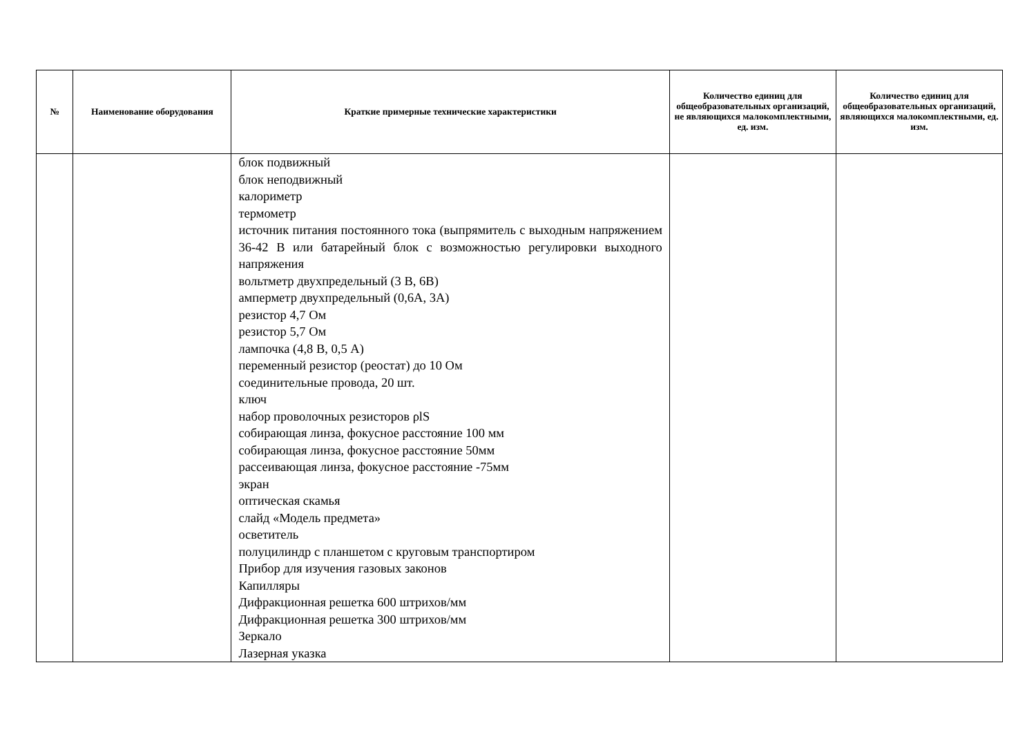| № | Наименование оборудования | Краткие примерные технические характеристики | Количество единиц для общеобразовательных организаций, не являющихся малокомплектными, ед. изм. | Количество единиц для общеобразовательных организаций, являющихся малокомплектными, ед. изм. |
| --- | --- | --- | --- | --- |
| | | блок подвижный блок неподвижный калориметр термометр источник питания постоянного тока (выпрямитель с выходным напряжением 36-42 В или батарейный блок с возможностью регулировки выходного напряжения вольтметр двухпредельный (3 В, 6В) амперметр двухпредельный (0,6А, 3А) резистор 4,7 Ом резистор 5,7 Ом лампочка (4,8 В, 0,5 А) переменный резистор (реостат) до 10 Ом соединительные провода, 20 шт. ключ набор проволочных резисторов ρlS собирающая линза, фокусное расстояние 100 мм собирающая линза, фокусное расстояние 50мм рассеивающая линза, фокусное расстояние -75мм экран оптическая скамья слайд «Модель предмета» осветитель полуцилиндр с планшетом с круговым транспортиром Прибор для изучения газовых законов Капилляры Дифракционная решетка 600 штрихов/мм Дифракционная решетка 300 штрихов/мм Зеркало Лазерная указка | | |